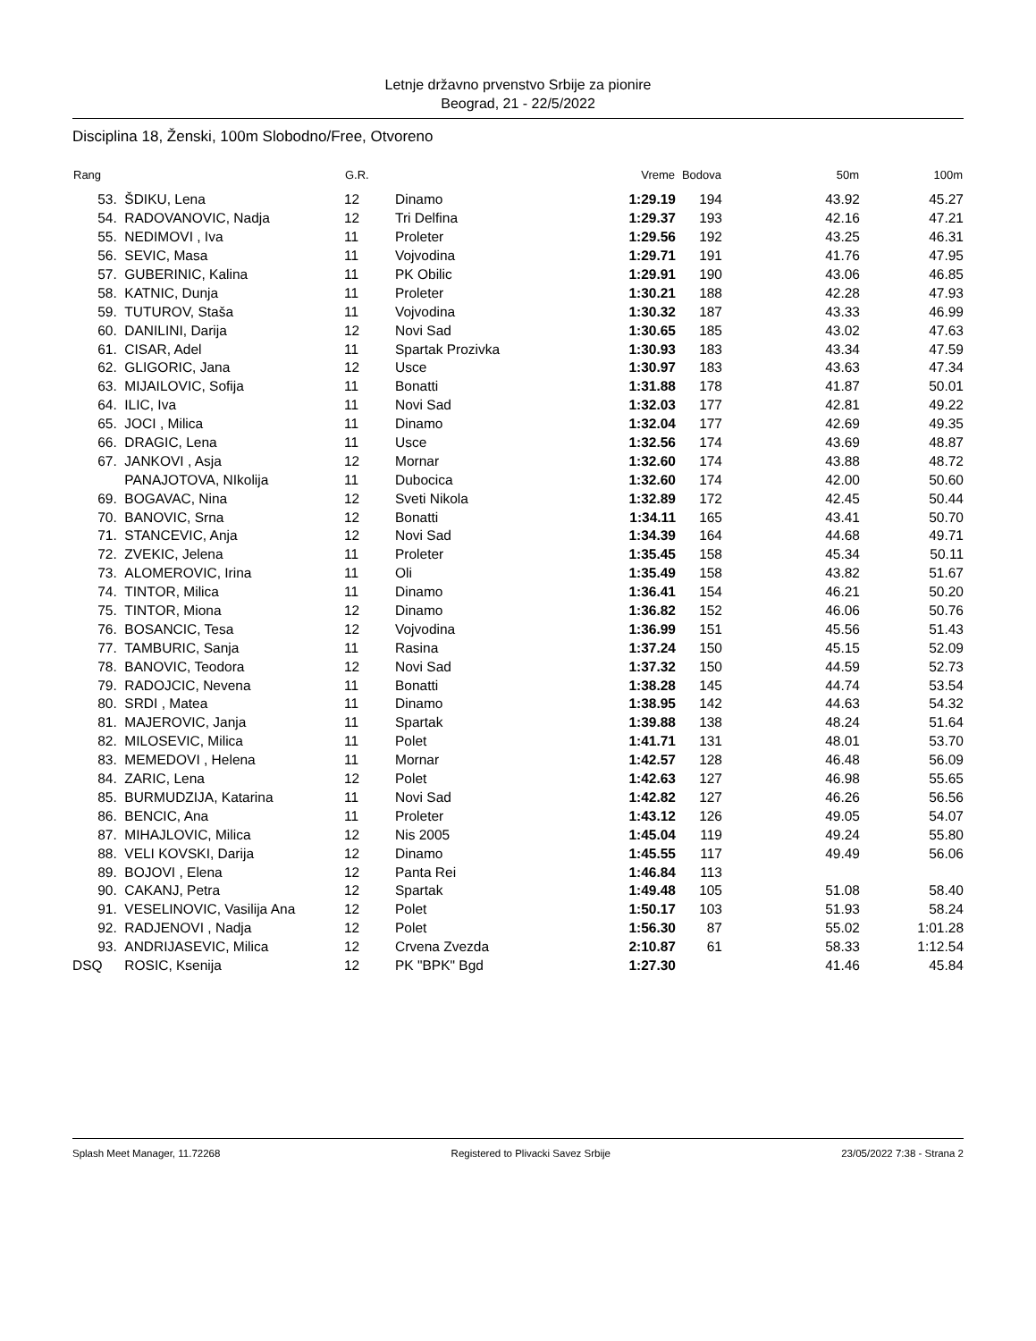Letnje državno prvenstvo Srbije za pionire
Beograd, 21 - 22/5/2022
Disciplina 18, Ženski, 100m Slobodno/Free, Otvoreno
| Rang | | G.R. | | Vreme | Bodova | 50m | 100m |
| --- | --- | --- | --- | --- | --- | --- | --- |
| 53. | ŠDIKU, Lena | 12 | Dinamo | 1:29.19 | 194 | 43.92 | 45.27 |
| 54. | RADOVANOVIC, Nadja | 12 | Tri Delfina | 1:29.37 | 193 | 42.16 | 47.21 |
| 55. | NEDIMOVI , Iva | 11 | Proleter | 1:29.56 | 192 | 43.25 | 46.31 |
| 56. | SEVIC, Masa | 11 | Vojvodina | 1:29.71 | 191 | 41.76 | 47.95 |
| 57. | GUBERINIC, Kalina | 11 | PK Obilic | 1:29.91 | 190 | 43.06 | 46.85 |
| 58. | KATNIC, Dunja | 11 | Proleter | 1:30.21 | 188 | 42.28 | 47.93 |
| 59. | TUTUROV, Staša | 11 | Vojvodina | 1:30.32 | 187 | 43.33 | 46.99 |
| 60. | DANILINI, Darija | 12 | Novi Sad | 1:30.65 | 185 | 43.02 | 47.63 |
| 61. | CISAR, Adel | 11 | Spartak Prozivka | 1:30.93 | 183 | 43.34 | 47.59 |
| 62. | GLIGORIC, Jana | 12 | Usce | 1:30.97 | 183 | 43.63 | 47.34 |
| 63. | MIJAILOVIC, Sofija | 11 | Bonatti | 1:31.88 | 178 | 41.87 | 50.01 |
| 64. | ILIC, Iva | 11 | Novi Sad | 1:32.03 | 177 | 42.81 | 49.22 |
| 65. | JOCI , Milica | 11 | Dinamo | 1:32.04 | 177 | 42.69 | 49.35 |
| 66. | DRAGIC, Lena | 11 | Usce | 1:32.56 | 174 | 43.69 | 48.87 |
| 67. | JANKOVI , Asja | 12 | Mornar | 1:32.60 | 174 | 43.88 | 48.72 |
| | PANAJOTOVA, NIkolija | 11 | Dubocica | 1:32.60 | 174 | 42.00 | 50.60 |
| 69. | BOGAVAC, Nina | 12 | Sveti Nikola | 1:32.89 | 172 | 42.45 | 50.44 |
| 70. | BANOVIC, Srna | 12 | Bonatti | 1:34.11 | 165 | 43.41 | 50.70 |
| 71. | STANCEVIC, Anja | 12 | Novi Sad | 1:34.39 | 164 | 44.68 | 49.71 |
| 72. | ZVEKIC, Jelena | 11 | Proleter | 1:35.45 | 158 | 45.34 | 50.11 |
| 73. | ALOMEROVIC, Irina | 11 | Oli | 1:35.49 | 158 | 43.82 | 51.67 |
| 74. | TINTOR, Milica | 11 | Dinamo | 1:36.41 | 154 | 46.21 | 50.20 |
| 75. | TINTOR, Miona | 12 | Dinamo | 1:36.82 | 152 | 46.06 | 50.76 |
| 76. | BOSANCIC, Tesa | 12 | Vojvodina | 1:36.99 | 151 | 45.56 | 51.43 |
| 77. | TAMBURIC, Sanja | 11 | Rasina | 1:37.24 | 150 | 45.15 | 52.09 |
| 78. | BANOVIC, Teodora | 12 | Novi Sad | 1:37.32 | 150 | 44.59 | 52.73 |
| 79. | RADOJCIC, Nevena | 11 | Bonatti | 1:38.28 | 145 | 44.74 | 53.54 |
| 80. | SRDI , Matea | 11 | Dinamo | 1:38.95 | 142 | 44.63 | 54.32 |
| 81. | MAJEROVIC, Janja | 11 | Spartak | 1:39.88 | 138 | 48.24 | 51.64 |
| 82. | MILOSEVIC, Milica | 11 | Polet | 1:41.71 | 131 | 48.01 | 53.70 |
| 83. | MEMEDOVI , Helena | 11 | Mornar | 1:42.57 | 128 | 46.48 | 56.09 |
| 84. | ZARIC, Lena | 12 | Polet | 1:42.63 | 127 | 46.98 | 55.65 |
| 85. | BURMUDZIJA, Katarina | 11 | Novi Sad | 1:42.82 | 127 | 46.26 | 56.56 |
| 86. | BENCIC, Ana | 11 | Proleter | 1:43.12 | 126 | 49.05 | 54.07 |
| 87. | MIHAJLOVIC, Milica | 12 | Nis 2005 | 1:45.04 | 119 | 49.24 | 55.80 |
| 88. | VELI KOVSKI, Darija | 12 | Dinamo | 1:45.55 | 117 | 49.49 | 56.06 |
| 89. | BOJOVI , Elena | 12 | Panta Rei | 1:46.84 | 113 | | |
| 90. | CAKANJ, Petra | 12 | Spartak | 1:49.48 | 105 | 51.08 | 58.40 |
| 91. | VESELINOVIC, Vasilija Ana | 12 | Polet | 1:50.17 | 103 | 51.93 | 58.24 |
| 92. | RADJENOVI , Nadja | 12 | Polet | 1:56.30 | 87 | 55.02 | 1:01.28 |
| 93. | ANDRIJASEVIC, Milica | 12 | Crvena Zvezda | 2:10.87 | 61 | 58.33 | 1:12.54 |
| DSQ | ROSIC, Ksenija | 12 | PK "BPK" Bgd | 1:27.30 | | 41.46 | 45.84 |
Splash Meet Manager, 11.72268 Registered to Plivacki Savez Srbije 23/05/2022 7:38 - Strana 2